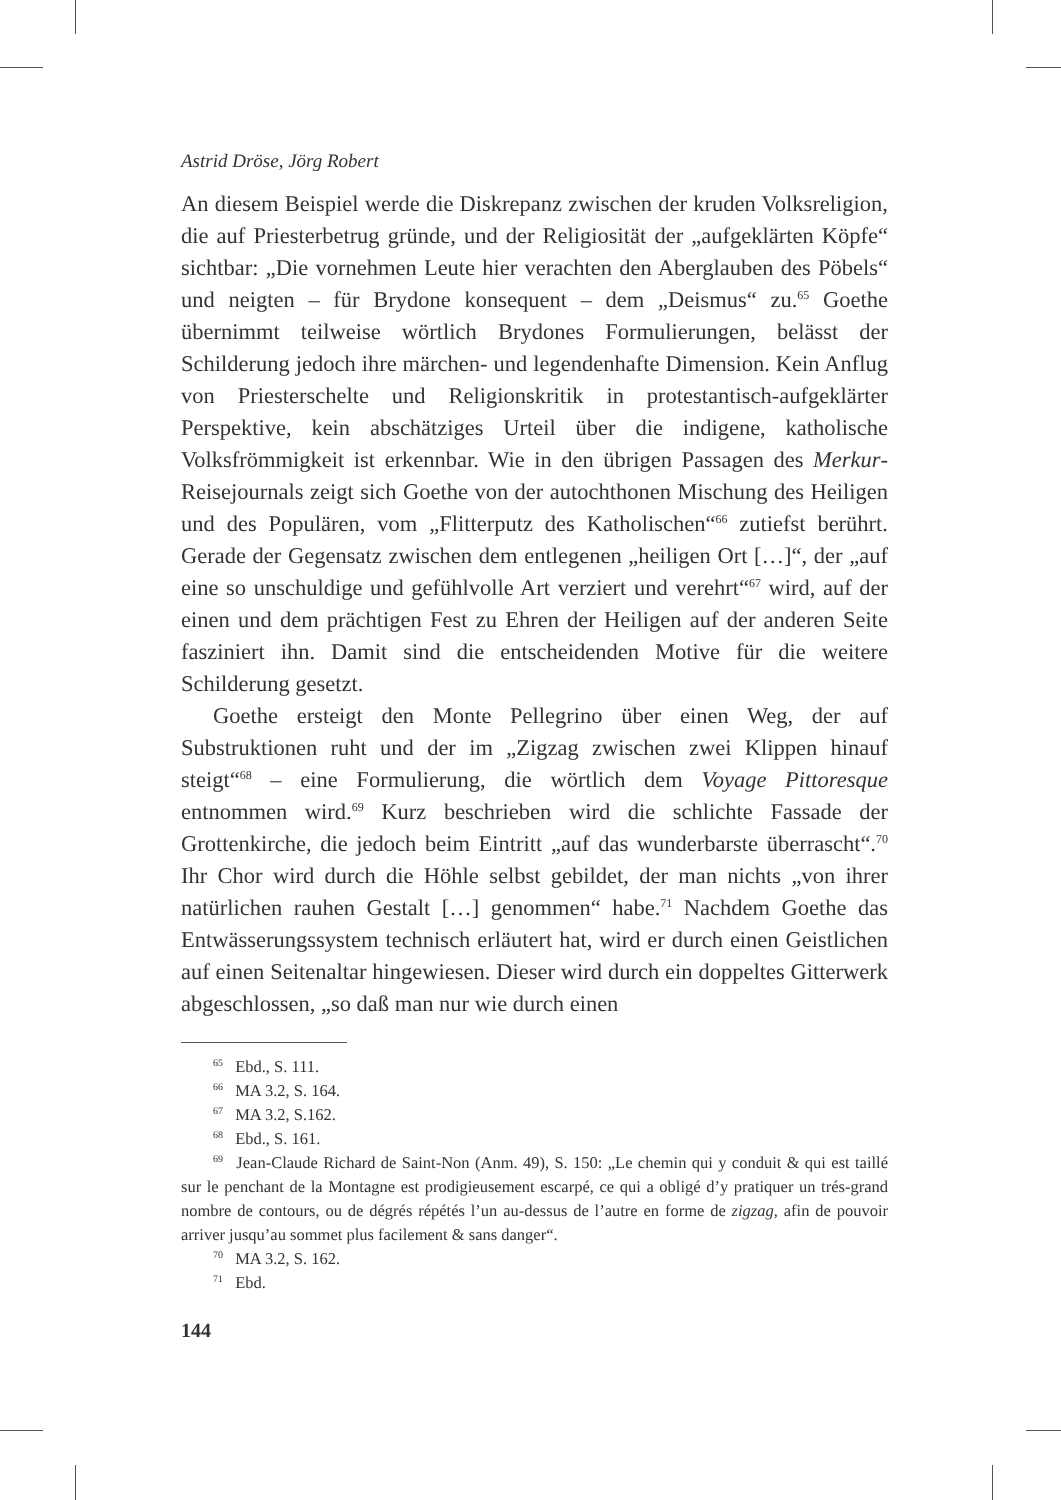Astrid Dröse, Jörg Robert
An diesem Beispiel werde die Diskrepanz zwischen der kruden Volksreligion, die auf Priesterbetrug gründe, und der Religiosität der „aufgeklärten Köpfe“ sichtbar: „Die vornehmen Leute hier verachten den Aberglauben des Pöbels“ und neigten – für Brydone konsequent – dem „Deismus“ zu.<sup>65</sup> Goethe übernimmt teilweise wörtlich Brydones Formulierungen, belässt der Schilderung jedoch ihre märchen- und legendenhafte Dimension. Kein Anflug von Priesterschelte und Religionskritik in protestantisch-aufgeklärter Perspektive, kein abschätziges Urteil über die indigene, katholische Volksfrömmigkeit ist erkennbar. Wie in den übrigen Passagen des Merkur-Reisejournals zeigt sich Goethe von der autochthonen Mischung des Heiligen und des Populären, vom „Flitterputz des Katholischen“<sup>66</sup> zutiefst berührt. Gerade der Gegensatz zwischen dem entlegenen „heiligen Ort […]“, der „auf eine so unschuldige und gefühlvolle Art verziert und verehrt“<sup>67</sup> wird, auf der einen und dem prächtigen Fest zu Ehren der Heiligen auf der anderen Seite fasziniert ihn. Damit sind die entscheidenden Motive für die weitere Schilderung gesetzt.
Goethe ersteigt den Monte Pellegrino über einen Weg, der auf Substruktionen ruht und der im „Zigzag zwischen zwei Klippen hinauf steigt“<sup>68</sup> – eine Formulierung, die wörtlich dem Voyage Pittoresque entnommen wird.<sup>69</sup> Kurz beschrieben wird die schlichte Fassade der Grottenkirche, die jedoch beim Eintritt „auf das wunderbarste überrascht“.<sup>70</sup> Ihr Chor wird durch die Höhle selbst gebildet, der man nichts „von ihrer natürlichen rauhen Gestalt […] genommen“ habe.<sup>71</sup> Nachdem Goethe das Entwässerungssystem technisch erläutert hat, wird er durch einen Geistlichen auf einen Seitenaltar hingewiesen. Dieser wird durch ein doppeltes Gitterwerk abgeschlossen, „so daß man nur wie durch einen
<sup>65</sup> Ebd., S. 111.
<sup>66</sup> MA 3.2, S. 164.
<sup>67</sup> MA 3.2, S.162.
<sup>68</sup> Ebd., S. 161.
<sup>69</sup> Jean-Claude Richard de Saint-Non (Anm. 49), S. 150: „Le chemin qui y conduit & qui est taillé sur le penchant de la Montagne est prodigieusement escarpé, ce qui a obligé d’y pratiquer un trés-grand nombre de contours, ou de dégrés répétés l’un au-dessus de l’autre en forme de zigzag, afin de pouvoir arriver jusqu’au sommet plus facilement & sans danger“.
<sup>70</sup> MA 3.2, S. 162.
<sup>71</sup> Ebd.
144